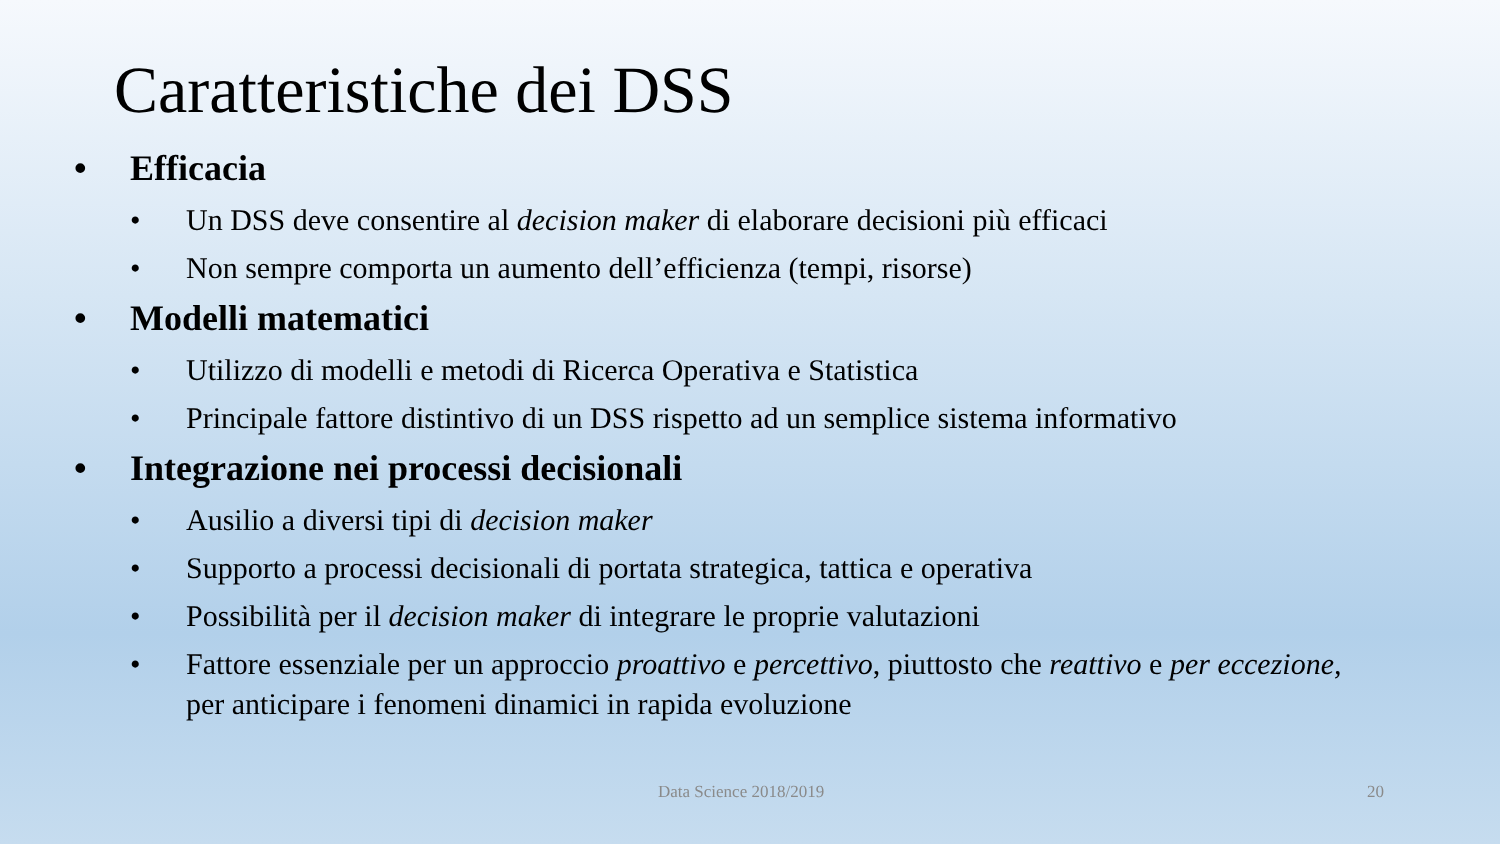Caratteristiche dei DSS
• Efficacia
• Un DSS deve consentire al decision maker di elaborare decisioni più efficaci
• Non sempre comporta un aumento dell’efficienza (tempi, risorse)
• Modelli matematici
• Utilizzo di modelli e metodi di Ricerca Operativa e Statistica
• Principale fattore distintivo di un DSS rispetto ad un semplice sistema informativo
• Integrazione nei processi decisionali
• Ausilio a diversi tipi di decision maker
• Supporto a processi decisionali di portata strategica, tattica e operativa
• Possibilità per il decision maker di integrare le proprie valutazioni
• Fattore essenziale per un approccio proattivo e percettivo, piuttosto che reattivo e per eccezione, per anticipare i fenomeni dinamici in rapida evoluzione
Data Science 2018/2019 20